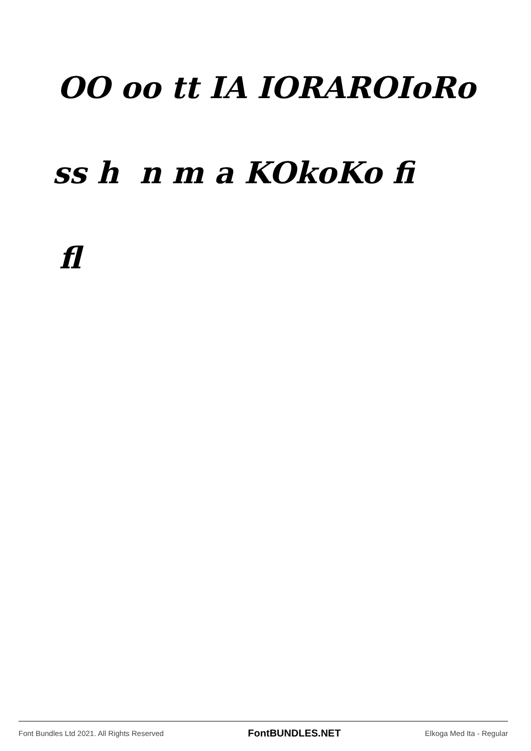OO oo tt IA IORAROIoRo
ss h n m a KOkoKo fi
fl
Font Bundles Ltd 2021. All Rights Reserved FontBUNDLES.NET Elkoga Med Ita - Regular